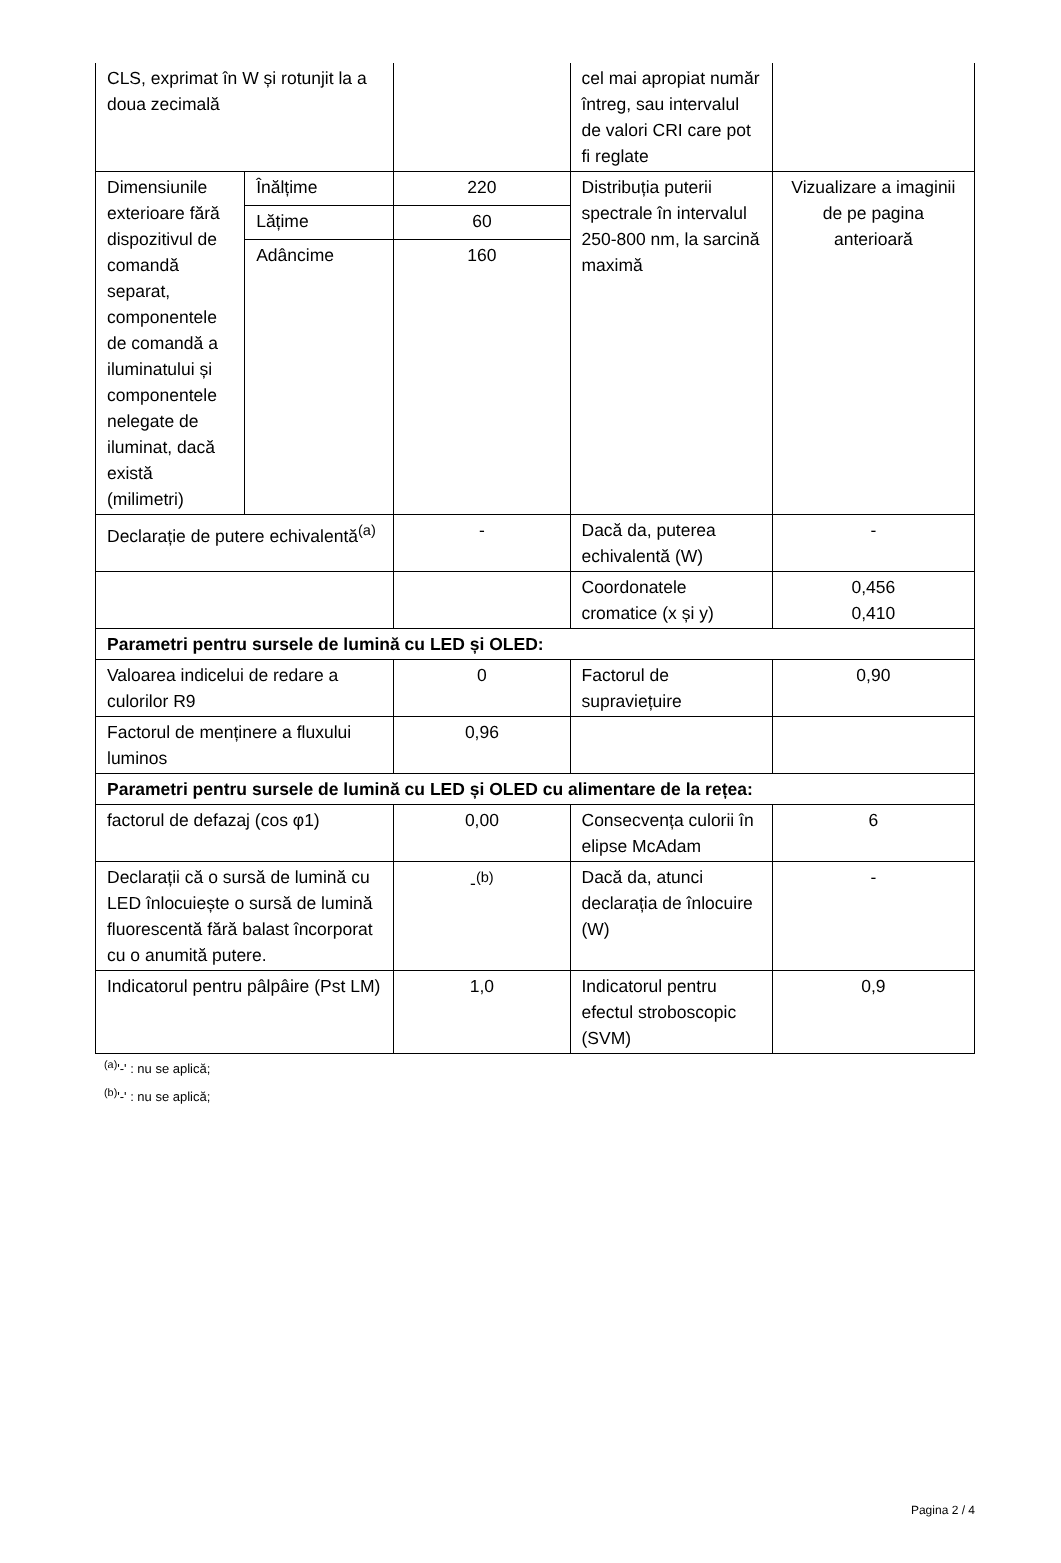| CLS, exprimat în W și rotunjit la a doua zecimală | | | cel mai apropiat număr întreg, sau intervalul de valori CRI care pot fi reglate | |
| Dimensiunile exterioare fără dispozitivul de comandă separat, componentele de comandă a iluminatului și componentele nelegate de iluminat, dacă există (milimetri) | Înălțime | 220 | Distribuția puterii spectrale în intervalul 250-800 nm, la sarcină maximă | Vizualizare a imaginii de pe pagina anterioară |
| | Lățime | 60 | | |
| | Adâncime | 160 | | |
| Declarație de putere echivalentă<sup>(a)</sup> | | - | Dacă da, puterea echivalentă (W) | - |
| | | | Coordonatele cromatice (x și y) | 0,456 0,410 |
| Parametri pentru sursele de lumină cu LED și OLED: | | | | |
| Valoarea indicelui de redare a culorilor R9 | | 0 | Factorul de supraviețuire | 0,90 |
| Factorul de menținere a fluxului luminos | | 0,96 | | |
| Parametri pentru sursele de lumină cu LED și OLED cu alimentare de la rețea: | | | | |
| factorul de defazaj (cos φ1) | | 0,00 | Consecvența culorii în elipse McAdam | 6 |
| Declarații că o sursă de lumină cu LED înlocuiește o sursă de lumină fluorescentă fără balast încorporat cu o anumită putere. | | -<sup>(b)</sup> | Dacă da, atunci declarația de înlocuire (W) | - |
| Indicatorul pentru pâlpâire (Pst LM) | | 1,0 | Indicatorul pentru efectul stroboscopic (SVM) | 0,9 |
<sup>(a)</sup> '-' : nu se aplică;
<sup>(b)</sup> '-' : nu se aplică;
Pagina 2 / 4